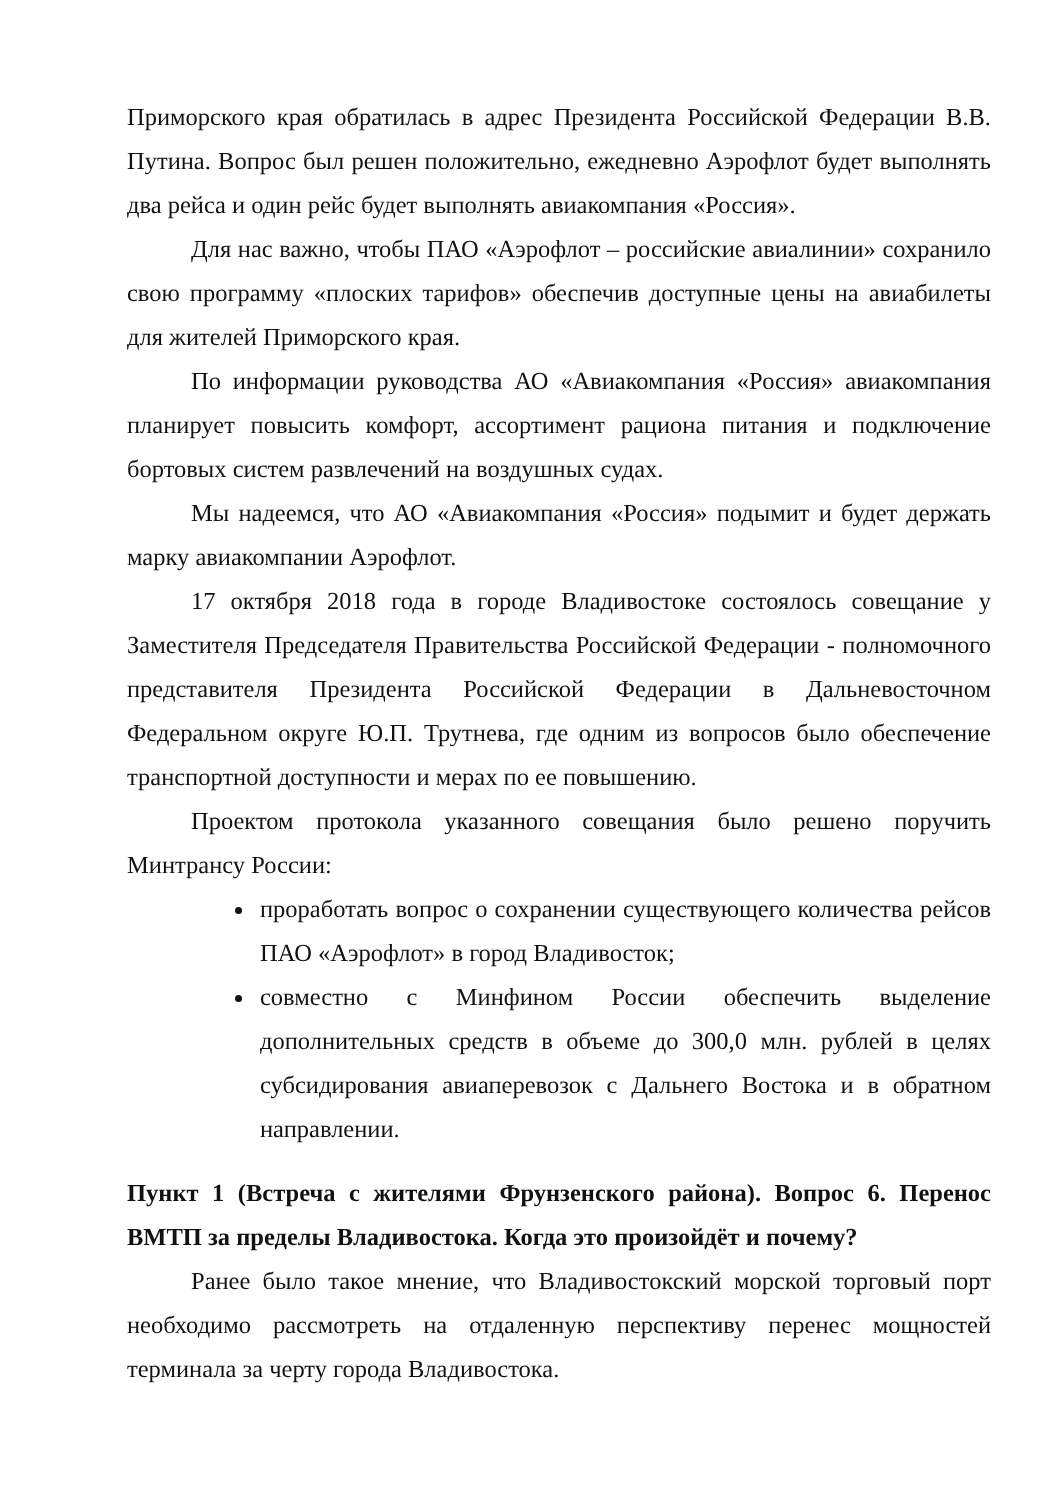Приморского края обратилась в адрес Президента Российской Федерации В.В. Путина. Вопрос был решен положительно, ежедневно Аэрофлот будет выполнять два рейса и один рейс будет выполнять авиакомпания «Россия».
Для нас важно, чтобы ПАО «Аэрофлот – российские авиалинии» сохранило свою программу «плоских тарифов» обеспечив доступные цены на авиабилеты для жителей Приморского края.
По информации руководства АО «Авиакомпания «Россия» авиакомпания планирует повысить комфорт, ассортимент рациона питания и подключение бортовых систем развлечений на воздушных судах.
Мы надеемся, что АО «Авиакомпания «Россия» подымит и будет держать марку авиакомпании Аэрофлот.
17 октября 2018 года в городе Владивостоке состоялось совещание у Заместителя Председателя Правительства Российской Федерации - полномочного представителя Президента Российской Федерации в Дальневосточном Федеральном округе Ю.П. Трутнева, где одним из вопросов было обеспечение транспортной доступности и мерах по ее повышению.
Проектом протокола указанного совещания было решено поручить Минтрансу России:
проработать вопрос о сохранении существующего количества рейсов ПАО «Аэрофлот» в город Владивосток;
совместно с Минфином России обеспечить выделение дополнительных средств в объеме до 300,0 млн. рублей в целях субсидирования авиаперевозок с Дальнего Востока и в обратном направлении.
Пункт 1 (Встреча с жителями Фрунзенского района). Вопрос 6. Перенос ВМТП за пределы Владивостока. Когда это произойдёт и почему?
Ранее было такое мнение, что Владивостокский морской торговый порт необходимо рассмотреть на отдаленную перспективу перенес мощностей терминала за черту города Владивостока.